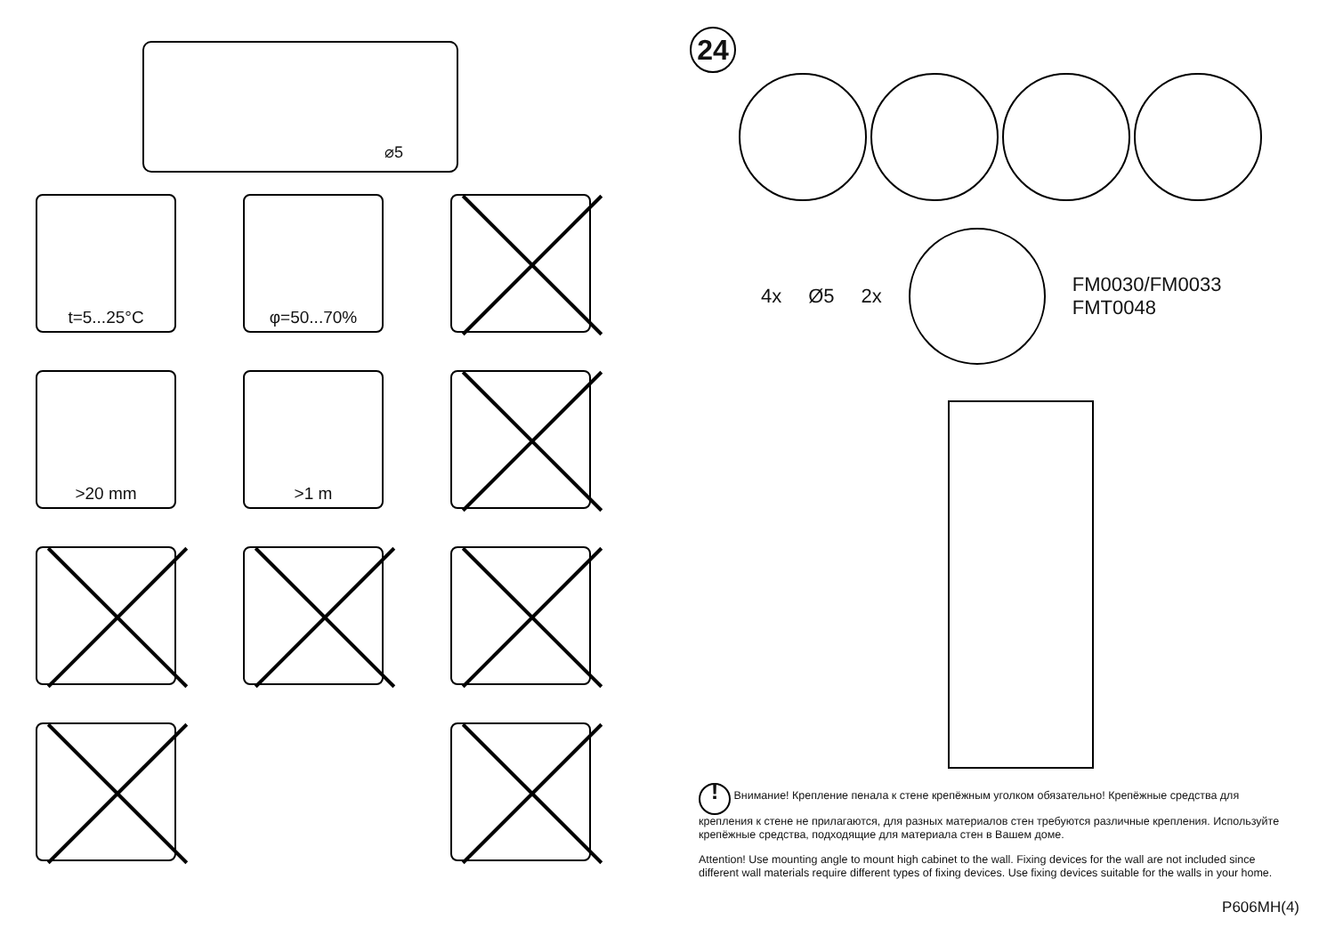⌀5
t=5...25°C
φ=50...70%
>20 mm
>1 m
24
4x Ø5 2x
FM0030/FM0033
FMT0048
! Внимание! Крепление пенала к стене крепёжным уголком обязательно! Крепёжные средства для крепления к стене не прилагаются, для разных материалов стен требуются различные крепления. Используйте крепёжные средства, подходящие для материала стен в Вашем доме.
Attention! Use mounting angle to mount high cabinet to the wall. Fixing devices for the wall are not included since different wall materials require different types of fixing devices. Use fixing devices suitable for the walls in your home.
P606MH(4)